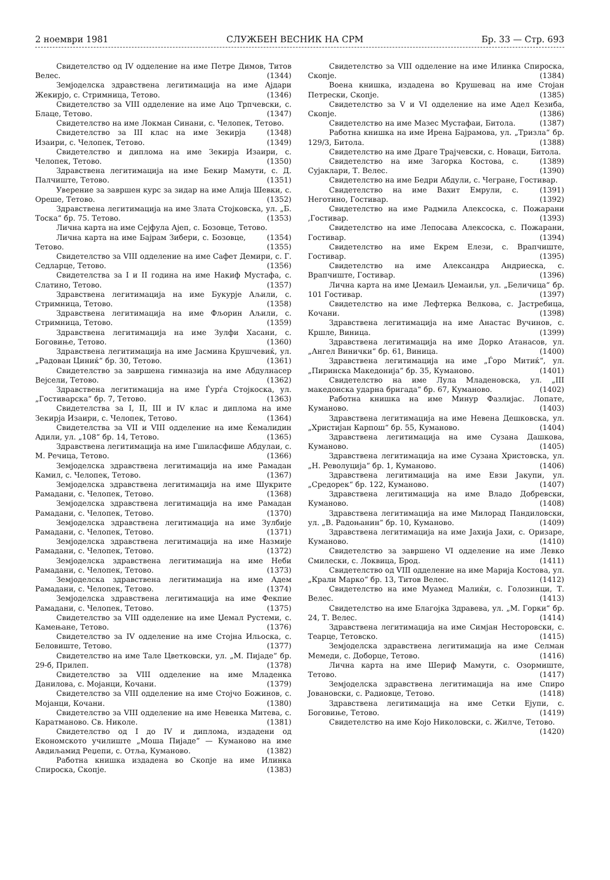2 ноември 1981 СЛУЖБЕН ВЕСНИК НА СРМ Бр. 33 — Стр. 693
Свидетелство од IV одделение на име Петре Димов, Титов Велес. (1344)
Земјоделска здравствена легитимација на име Ајдари Жекирјо, с. Стримница, Тетово. (1346)
Свидетелство за VIII одделение на име Ацо Трпчевски, с. Блаце, Тетово. (1347)
Свидетелство на име Локман Синани, с. Челопек, Тетово. (1348)
Свидетелство за III клас на име Зекирја Изаири, с. Челопек, Тетово. (1349)
Свидетелство и диплома на име Зекирја Изаири, с. Челопек, Тетово. (1350)
Здравствена легитимација на име Бекир Мамути, с. Д. Палчиште, Тетово. (1351)
Уверение за завршен курс за зидар на име Алија Шевки, с. Ореше, Тетово. (1352)
Здравствена легитимација на име Злата Стојковска, ул. „Б. Тоска“ бр. 75. Тетово. (1353)
Лична карта на име Сејфула Ајеп, с. Бозовце, Тетово. (1354)
Лична карта на име Бајрам Зибери, с. Бозовце, Тетово. (1355)
Свидетелство за VIII одделение на име Сафет Демири, с. Г. Седларце, Тетово. (1356)
Свидетелства за I и II година на име Накиф Мустафа, с. Слатино, Тетово. (1357)
Здравствена легитимација на име Букурје Аљили, с. Стримница, Тетово. (1358)
Здравствена легитимација на име Фљорин Аљили, с. Стримница, Тетово. (1359)
Здравствена легитимација на име Зулфи Хасани, с. Боговиње, Тетово. (1360)
Здравствена легитимација на име Јасмина Крушчевиќ, ул. „Радован Циниќ“ бр. 30, Тетово. (1361)
Свидетелство за завршена гимназија на име Абдулнасер Вејсели, Тетово. (1362)
Здравствена легитимација на име Ѓурѓа Стојкоска, ул. „Гостиварска“ бр. 7, Тетово. (1363)
Свидетелства за I, II, III и IV клас и диплома на име Зекирја Изаири, с. Челопек, Тетово. (1364)
Свидетелства за VII и VIII одделение на име Ќемалидин Адили, ул. „108“ бр. 14, Тетово. (1365)
Здравствена легитимација на име Гшиласфише Абдулаи, с. М. Речица, Тетово. (1366)
Земјоделска здравствена легитимација на име Рамадан Камил, с. Челопек, Тетово. (1367)
Земјоделска здравствена легитимација на име Шукрите Рамадани, с. Челопек, Тетово. (1368)
Земјоделска здравствена легитимација на име Рамадан Рамадани, с. Челопек, Тетово. (1370)
Земјоделска здравствена легитимација на име Зулбије Рамадани, с. Челопек, Тетово. (1371)
Земјоделска здравствена легитимација на име Назмије Рамадани, с. Челопек, Тетово. (1372)
Земјоделска здравствена легитимација на име Неби Рамадани, с. Челопек, Тетово. (1373)
Земјоделска здравствена легитимација на име Адем Рамадани, с. Челопек, Тетово. (1374)
Земјоделска здравствена легитимација на име Фекпие Рамадани, с. Челопек, Тетово. (1375)
Свидетелство за VIII одделение на име Џемал Рустеми, с. Камењане, Тетово. (1376)
Свидетелство за IV одделение на име Стојна Ильоска, с. Беловиште, Тетово. (1377)
Свидетелство на име Тале Цветковски, ул. „М. Пијаде“ бр. 29-б, Прилеп. (1378)
Свидетелство за VIII одделение на име Младенка Данилова, с. Мојанци, Кочани. (1379)
Свидетелство за VIII одделение на име Стојчо Божинов, с. Мојанци, Кочани. (1380)
Свидетелство за VIII одделение на име Невенка Митева, с. Каратманово. Св. Николе. (1381)
Свидетелство од I до IV и диплома, издадени од Економското училиште „Моша Пијаде“ — Куманово на име Авдиљамид Реџепи, с. Отља, Куманово. (1382)
Работна книшка издадена во Скопје на име Илинка Спироска, Скопје. (1383)
Свидетелство за VIII одделение на име Илинка Спироска, Скопје. (1384)
Воена книшка, издадена во Крушевац на име Стојан Петрески, Скопје. (1385)
Свидетелство за V и VI одделение на име Адел Кезиба, Скопје. (1386)
Свидетелство на име Мазес Мустафаи, Битола. (1387)
Работна книшка на име Ирена Бајрамова, ул. „Тризла“ бр. 129/3, Битола. (1388)
Свидетелство на име Драге Трајчевски, с. Новаци, Битола. (1389)
Свидетелство на име Загорка Костова, с. Сујаклари, Т. Велес. (1390)
Свидетелство на име Бедри Абдули, с. Чегране, Гостивар. (1391)
Свидетелство на име Вахит Емрули, с. Неготино, Гостивар. (1392)
Свидетелство на име Радмила Алексоска, с. Пожарани ,Гостивар. (1393)
Свидетелство на име Лепосава Алексоска, с. Пожарани, Гостивар. (1394)
Свидетелство на име Екрем Елези, с. Врапчиште, Гостивар. (1395)
Свидетелство на име Александра Андриеска, с. Врапчиште, Гостивар. (1396)
Лична карта на име Џемаиљ Џемаиљи, ул. „Беличица“ бр. 101 Гостивар. (1397)
Свидетелство на име Лефтерка Велкова, с. Јастребица, Кочани. (1398)
Здравствена легитимација на име Анастас Вучинов, с. Кршле, Виница. (1399)
Здравствена легитимација на име Дорко Атанасов, ул. „Ангел Винички“ бр. 61, Виница. (1400)
Здравствена легитимација на име „Ѓоро Митиќ“, ул. „Пиринска Македонија“ бр. 35, Куманово. (1401)
Свидетелство на име Лула Младеновска, ул. „III македонска ударна бригада“ бр. 67, Куманово. (1402)
Работна книшка на име Минур Фазлијас. Лопате, Куманово. (1403)
Здравствена легитимација на име Невена Дешковска, ул. „Христијан Карпош“ бр. 55, Куманово. (1404)
Здравствена легитимација на име Сузана Дашкова, Куманово. (1405)
Здравствена легитимација на име Сузана Христовска, ул. „Н. Револуција“ бр. 1, Куманово. (1406)
Здравствена легитимација на име Евзи Јакупи, ул. „Средорек“ бр. 122, Куманово. (1407)
Здравствена легитимација на име Владо Добревски, Куманово. (1408)
Здравствена легитимација на име Милорад Пандиловски, ул. „В. Радоњанин“ бр. 10, Куманово. (1409)
Здравствена легитимација на име Јахија Јахи, с. Оризаре, Куманово. (1410)
Свидетелство за завршено VI одделение на име Левко Смилески, с. Локвица, Брод. (1411)
Свидетелство од VIII одделение на име Марија Костова, ул. „Крали Марко“ бр. 13, Титов Велес. (1412)
Свидетелство на име Муамед Малиќи, с. Голозинци, Т. Велес. (1413)
Свидетелство на име Благојка Здравева, ул. „М. Горки“ бр. 24, Т. Велес. (1414)
Здравствена легитимација на име Симјан Несторовски, с. Теарце, Тетовско. (1415)
Земјоделска здравствена легитимација на име Селман Мемеди, с. Доборце, Тетово. (1416)
Лична карта на име Шериф Мамути, с. Озормиште, Тетово. (1417)
Земјоделска здравствена легитимација на име Спиро Јовановски, с. Радиовце, Тетово. (1418)
Здравствена легитимација на име Сетки Ејупи, с. Боговиње, Тетово. (1419)
Свидетелство на име Којо Николовски, с. Жилче, Тетово. (1420)